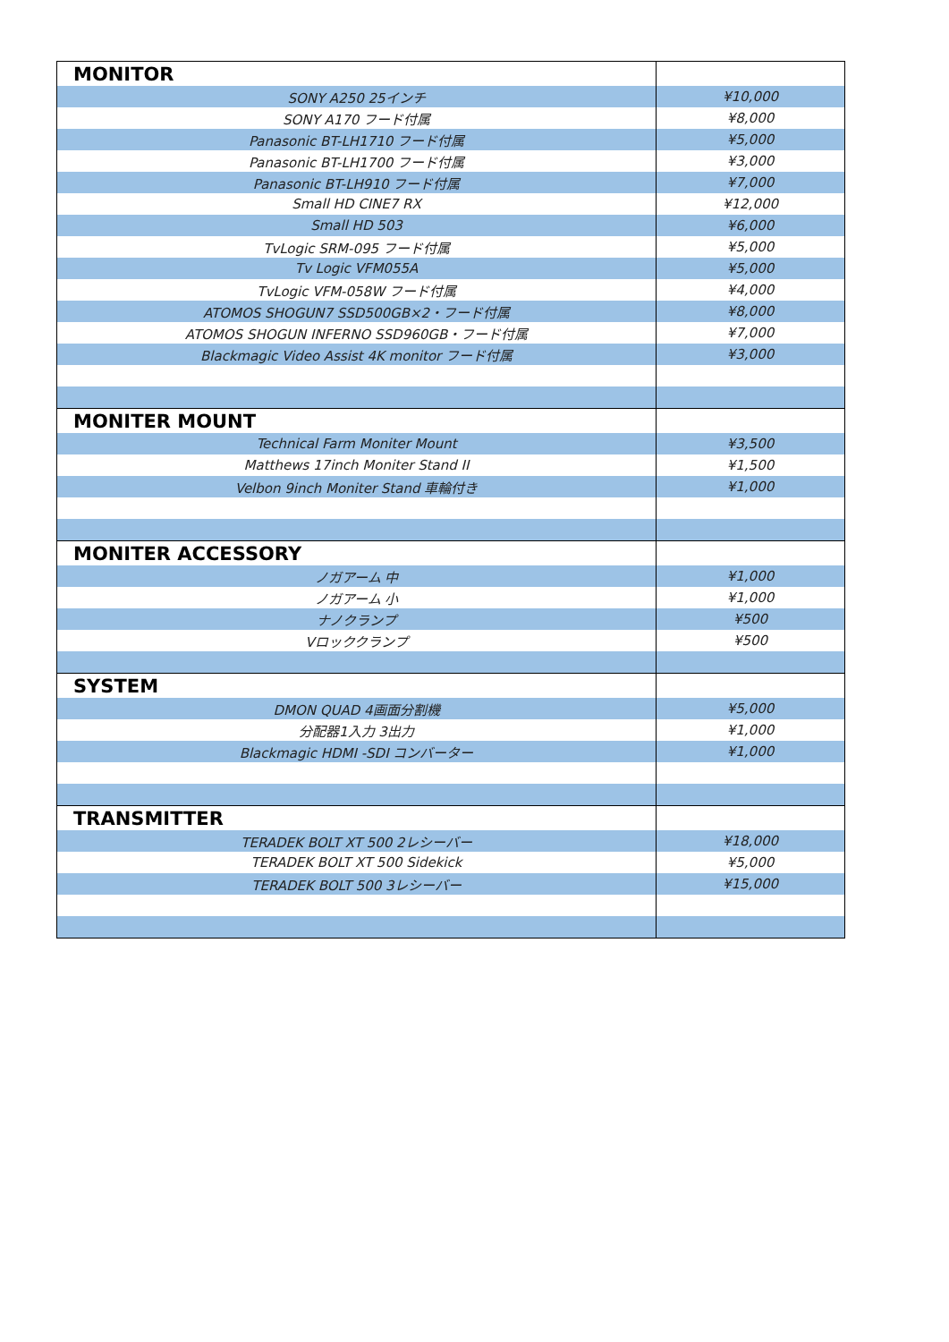| MONITOR | |
| SONY A250 25インチ | ¥10,000 |
| SONY A170 フード付属 | ¥8,000 |
| Panasonic BT-LH1710 フード付属 | ¥5,000 |
| Panasonic BT-LH1700 フード付属 | ¥3,000 |
| Panasonic BT-LH910 フード付属 | ¥7,000 |
| Small HD CINE7 RX | ¥12,000 |
| Small HD 503 | ¥6,000 |
| TvLogic SRM-095 フード付属 | ¥5,000 |
| Tv Logic VFM055A | ¥5,000 |
| TvLogic VFM-058W フード付属 | ¥4,000 |
| ATOMOS SHOGUN7 SSD500GB×2・フード付属 | ¥8,000 |
| ATOMOS SHOGUN INFERNO SSD960GB・フード付属 | ¥7,000 |
| Blackmagic Video Assist 4K monitor フード付属 | ¥3,000 |
| MONITER MOUNT | |
| Technical Farm Moniter Mount | ¥3,500 |
| Matthews 17inch Moniter Stand II | ¥1,500 |
| Velbon 9inch Moniter Stand 車輪付き | ¥1,000 |
| MONITER ACCESSORY | |
| ノガアーム 中 | ¥1,000 |
| ノガアーム 小 | ¥1,000 |
| ナノクランプ | ¥500 |
| Vロッククランプ | ¥500 |
| SYSTEM | |
| DMON QUAD 4画面分割機 | ¥5,000 |
| 分配器1入力 3出力 | ¥1,000 |
| Blackmagic HDMI -SDI コンバーター | ¥1,000 |
| TRANSMITTER | |
| TERADEK BOLT XT 500 2レシーバー | ¥18,000 |
| TERADEK BOLT XT 500 Sidekick | ¥5,000 |
| TERADEK BOLT 500 3レシーバー | ¥15,000 |